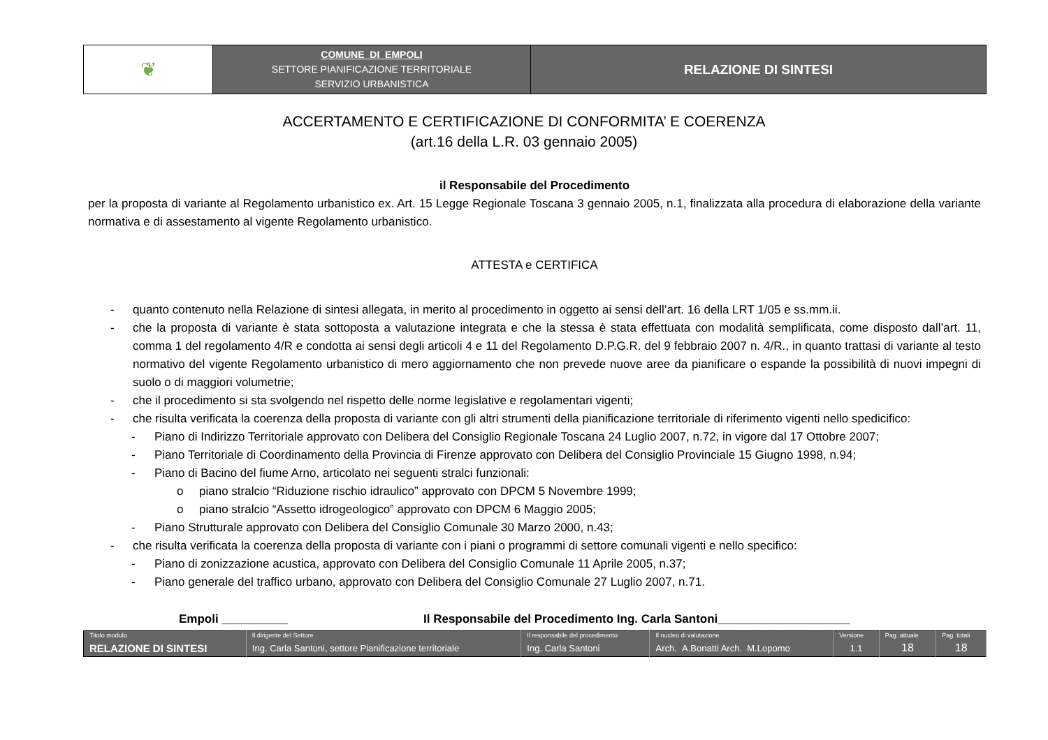| ❦ | COMUNE DI EMPOLI SETTORE PIANIFICAZIONE TERRITORIALE SERVIZIO URBANISTICA | RELAZIONE DI SINTESI |
ACCERTAMENTO E CERTIFICAZIONE DI CONFORMITA’ E COERENZA
(art.16 della L.R. 03 gennaio 2005)
il Responsabile del Procedimento
per la proposta di variante al Regolamento urbanistico ex. Art. 15 Legge Regionale Toscana 3 gennaio 2005, n.1, finalizzata alla procedura di elaborazione della variante normativa e di assestamento al vigente Regolamento urbanistico.
ATTESTA e CERTIFICA
- quanto contenuto nella Relazione di sintesi allegata, in merito al procedimento in oggetto ai sensi dell’art. 16 della LRT 1/05 e ss.mm.ii.
- che la proposta di variante è stata sottoposta a valutazione integrata e che la stessa è stata effettuata con modalità semplificata, come disposto dall’art. 11, comma 1 del regolamento 4/R e condotta ai sensi degli articoli 4 e 11 del Regolamento D.P.G.R. del 9 febbraio 2007 n. 4/R., in quanto trattasi di variante al testo normativo del vigente Regolamento urbanistico di mero aggiornamento che non prevede nuove aree da pianificare o espande la possibilità di nuovi impegni di suolo o di maggiori volumetrie;
- che il procedimento si sta svolgendo nel rispetto delle norme legislative e regolamentari vigenti;
- che risulta verificata la coerenza della proposta di variante con gli altri strumenti della pianificazione territoriale di riferimento vigenti nello spedicifico:
- Piano di Indirizzo Territoriale approvato con Delibera del Consiglio Regionale Toscana 24 Luglio 2007, n.72, in vigore dal 17 Ottobre 2007;
- Piano Territoriale di Coordinamento della Provincia di Firenze approvato con Delibera del Consiglio Provinciale 15 Giugno 1998, n.94;
- Piano di Bacino del fiume Arno, articolato nei seguenti stralci funzionali:
o piano stralcio “Riduzione rischio idraulico” approvato con DPCM 5 Novembre 1999;
o piano stralcio “Assetto idrogeologico” approvato con DPCM 6 Maggio 2005;
- Piano Strutturale approvato con Delibera del Consiglio Comunale 30 Marzo 2000, n.43;
- che risulta verificata la coerenza della proposta di variante con i piani o programmi di settore comunali vigenti e nello specifico:
- Piano di zonizzazione acustica, approvato con Delibera del Consiglio Comunale 11 Aprile 2005, n.37;
- Piano generale del traffico urbano, approvato con Delibera del Consiglio Comunale 27 Luglio 2007, n.71.
Empoli __________ Il Responsabile del Procedimento Ing. Carla Santoni____________________
| Titolo modulo | Il dirigente del Settore | Il responsabile del procedimento | Il nucleo di valutazione | Versione | Pag. attuale | Pag. totali |
| RELAZIONE DI SINTESI | Ing. Carla Santoni, settore Pianificazione territoriale | Ing. Carla Santoni | Arch. A.Bonatti Arch. M.Lopomo | 1.1 | 18 | 18 |